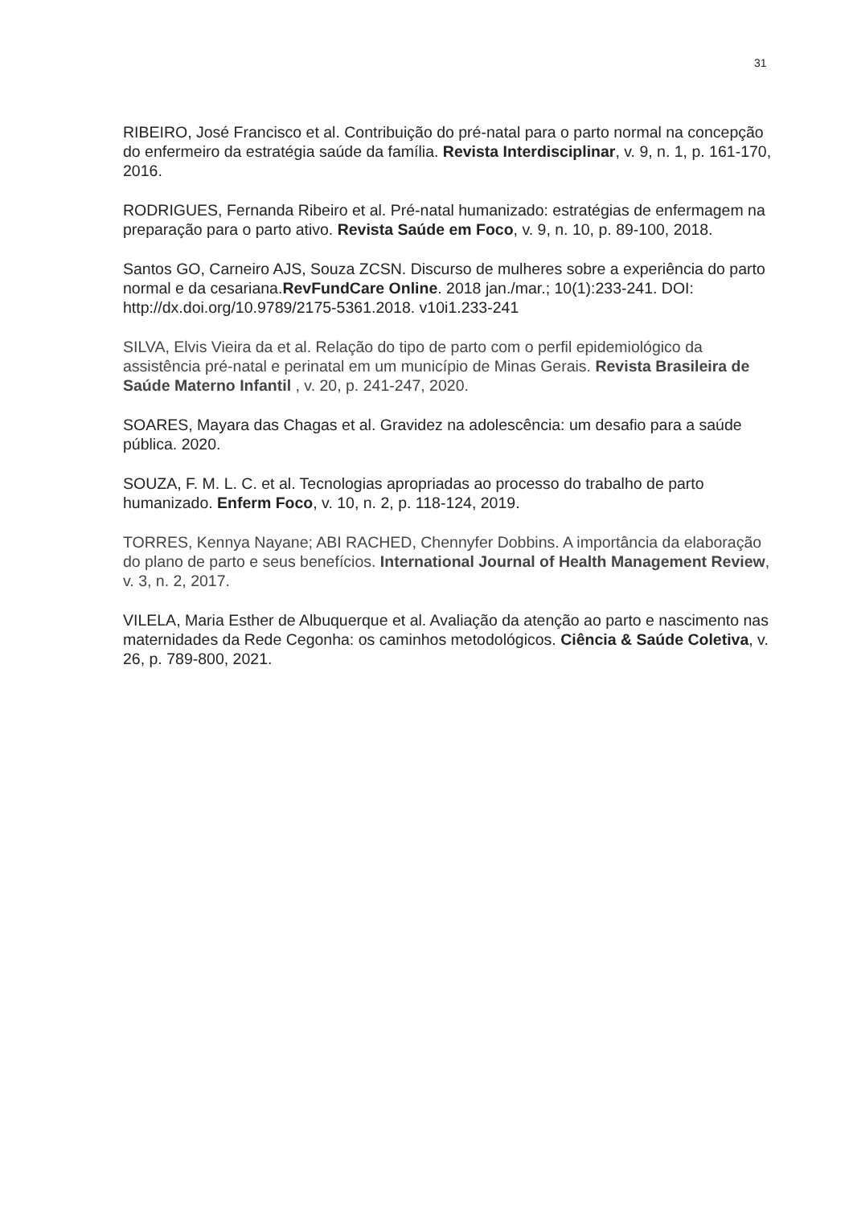31
RIBEIRO, José Francisco et al. Contribuição do pré-natal para o parto normal na concepção do enfermeiro da estratégia saúde da família. Revista Interdisciplinar, v. 9, n. 1, p. 161-170, 2016.
RODRIGUES, Fernanda Ribeiro et al. Pré-natal humanizado: estratégias de enfermagem na preparação para o parto ativo. Revista Saúde em Foco, v. 9, n. 10, p. 89-100, 2018.
Santos GO, Carneiro AJS, Souza ZCSN. Discurso de mulheres sobre a experiência do parto normal e da cesariana.RevFundCare Online. 2018 jan./mar.; 10(1):233-241. DOI: http://dx.doi.org/10.9789/2175-5361.2018. v10i1.233-241
SILVA, Elvis Vieira da et al. Relação do tipo de parto com o perfil epidemiológico da assistência pré-natal e perinatal em um município de Minas Gerais. Revista Brasileira de Saúde Materno Infantil , v. 20, p. 241-247, 2020.
SOARES, Mayara das Chagas et al. Gravidez na adolescência: um desafio para a saúde pública. 2020.
SOUZA, F. M. L. C. et al. Tecnologias apropriadas ao processo do trabalho de parto humanizado. Enferm Foco, v. 10, n. 2, p. 118-124, 2019.
TORRES, Kennya Nayane; ABI RACHED, Chennyfer Dobbins. A importância da elaboração do plano de parto e seus benefícios. International Journal of Health Management Review, v. 3, n. 2, 2017.
VILELA, Maria Esther de Albuquerque et al. Avaliação da atenção ao parto e nascimento nas maternidades da Rede Cegonha: os caminhos metodológicos. Ciência & Saúde Coletiva, v. 26, p. 789-800, 2021.